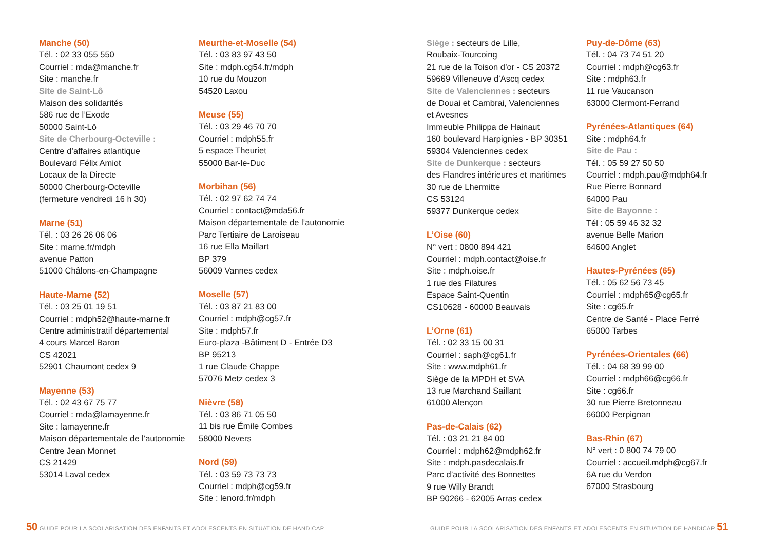Manche (50)
Tél. : 02 33 055 550
Courriel : mda@manche.fr
Site : manche.fr
Site de Saint-Lô
Maison des solidarités
586 rue de l’Exode
50000 Saint-Lô
Site de Cherbourg-Octeville :
Centre d’affaires atlantique
Boulevard Félix Amiot
Locaux de la Directe
50000 Cherbourg-Octeville
(fermeture vendredi 16 h 30)
Marne (51)
Tél. : 03 26 26 06 06
Site : marne.fr/mdph
avenue Patton
51000 Châlons-en-Champagne
Haute-Marne (52)
Tél. : 03 25 01 19 51
Courriel : mdph52@haute-marne.fr
Centre administratif départemental
4 cours Marcel Baron
CS 42021
52901 Chaumont cedex 9
Mayenne (53)
Tél. : 02 43 67 75 77
Courriel : mda@lamayenne.fr
Site : lamayenne.fr
Maison départementale de l’autonomie
Centre Jean Monnet
CS 21429
53014 Laval cedex
Meurthe-et-Moselle (54)
Tél. : 03 83 97 43 50
Site : mdph.cg54.fr/mdph
10 rue du Mouzon
54520 Laxou
Meuse (55)
Tél. : 03 29 46 70 70
Courriel : mdph55.fr
5 espace Theuriet
55000 Bar-le-Duc
Morbihan (56)
Tél. : 02 97 62 74 74
Courriel : contact@mda56.fr
Maison départementale de l’autonomie
Parc Tertiaire de Laroiseau
16 rue Ella Maillart
BP 379
56009 Vannes cedex
Moselle (57)
Tél. : 03 87 21 83 00
Courriel : mdph@cg57.fr
Site : mdph57.fr
Euro-plaza -Bâtiment D - Entrée D3
BP 95213
1 rue Claude Chappe
57076 Metz cedex 3
Nièvre (58)
Tél. : 03 86 71 05 50
11 bis rue Émile Combes
58000 Nevers
Nord (59)
Tél. : 03 59 73 73 73
Courriel : mdph@cg59.fr
Site : lenord.fr/mdph
Siège : secteurs de Lille,
Roubaix-Tourcoing
21 rue de la Toison d’or - CS 20372
59669 Villeneuve d’Ascq cedex
Site de Valenciennes : secteurs
de Douai et Cambrai, Valenciennes
et Avesnes
Immeuble Philippa de Hainaut
160 boulevard Harpignies - BP 30351
59304 Valenciennes cedex
Site de Dunkerque : secteurs
des Flandres intérieures et maritimes
30 rue de Lhermitte
CS 53124
59377 Dunkerque cedex
L’Oise (60)
N° vert : 0800 894 421
Courriel : mdph.contact@oise.fr
Site : mdph.oise.fr
1 rue des Filatures
Espace Saint-Quentin
CS10628 - 60000 Beauvais
L’Orne (61)
Tél. : 02 33 15 00 31
Courriel : saph@cg61.fr
Site : www.mdph61.fr
Siège de la MPDH et SVA
13 rue Marchand Saillant
61000 Alençon
Pas-de-Calais (62)
Tél. : 03 21 21 84 00
Courriel : mdph62@mdph62.fr
Site : mdph.pasdecalais.fr
Parc d’activité des Bonnettes
9 rue Willy Brandt
BP 90266 - 62005 Arras cedex
Puy-de-Dôme (63)
Tél. : 04 73 74 51 20
Courriel : mdph@cg63.fr
Site : mdph63.fr
11 rue Vaucanson
63000 Clermont-Ferrand
Pyrénées-Atlantiques (64)
Site : mdph64.fr
Site de Pau :
Tél. : 05 59 27 50 50
Courriel : mdph.pau@mdph64.fr
Rue Pierre Bonnard
64000 Pau
Site de Bayonne :
Tél : 05 59 46 32 32
avenue Belle Marion
64600 Anglet
Hautes-Pyrénées (65)
Tél. : 05 62 56 73 45
Courriel : mdph65@cg65.fr
Site : cg65.fr
Centre de Santé - Place Ferré
65000 Tarbes
Pyrénées-Orientales (66)
Tél. : 04 68 39 99 00
Courriel : mdph66@cg66.fr
Site : cg66.fr
30 rue Pierre Bretonneau
66000 Perpignan
Bas-Rhin (67)
N° vert : 0 800 74 79 00
Courriel : accueil.mdph@cg67.fr
6A rue du Verdon
67000 Strasbourg
50 GUIDE POUR LA SCOLARISATION DES ENFANTS ET ADOLESCENTS EN SITUATION DE HANDICAP
GUIDE POUR LA SCOLARISATION DES ENFANTS ET ADOLESCENTS EN SITUATION DE HANDICAP 51